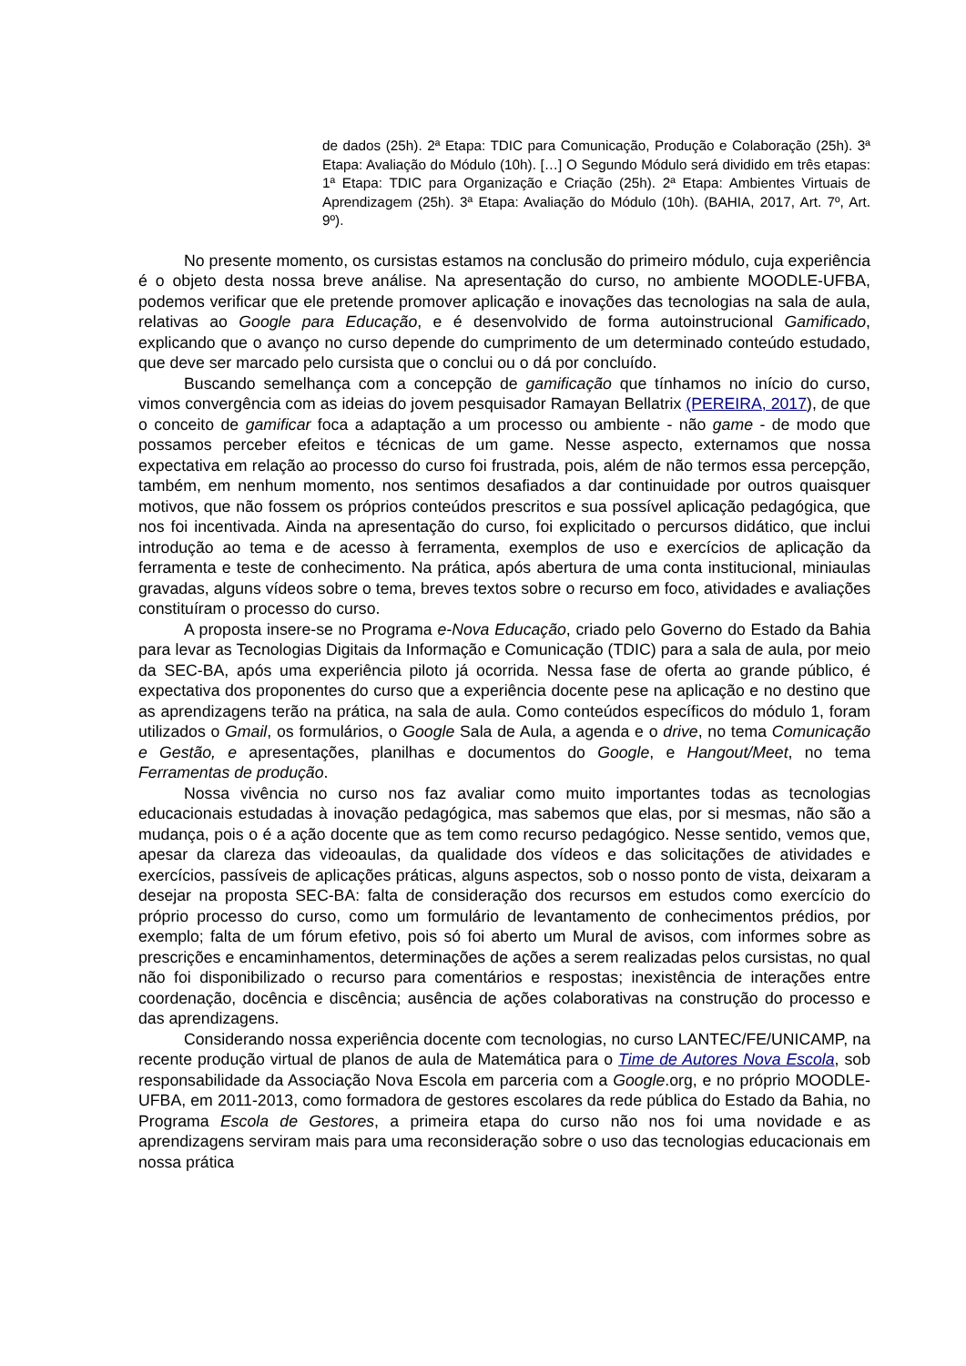de dados (25h). 2ª Etapa: TDIC para Comunicação, Produção e Colaboração (25h). 3ª Etapa: Avaliação do Módulo (10h). […] O Segundo Módulo será dividido em três etapas: 1ª Etapa: TDIC para Organização e Criação (25h). 2ª Etapa: Ambientes Virtuais de Aprendizagem (25h). 3ª Etapa: Avaliação do Módulo (10h). (BAHIA, 2017, Art. 7º, Art. 9º).
No presente momento, os cursistas estamos na conclusão do primeiro módulo, cuja experiência é o objeto desta nossa breve análise. Na apresentação do curso, no ambiente MOODLE-UFBA, podemos verificar que ele pretende promover aplicação e inovações das tecnologias na sala de aula, relativas ao Google para Educação, e é desenvolvido de forma autoinstrucional Gamificado, explicando que o avanço no curso depende do cumprimento de um determinado conteúdo estudado, que deve ser marcado pelo cursista que o conclui ou o dá por concluído.
Buscando semelhança com a concepção de gamificação que tínhamos no início do curso, vimos convergência com as ideias do jovem pesquisador Ramayan Bellatrix (PEREIRA, 2017), de que o conceito de gamificar foca a adaptação a um processo ou ambiente - não game - de modo que possamos perceber efeitos e técnicas de um game. Nesse aspecto, externamos que nossa expectativa em relação ao processo do curso foi frustrada, pois, além de não termos essa percepção, também, em nenhum momento, nos sentimos desafiados a dar continuidade por outros quaisquer motivos, que não fossem os próprios conteúdos prescritos e sua possível aplicação pedagógica, que nos foi incentivada. Ainda na apresentação do curso, foi explicitado o percursos didático, que inclui introdução ao tema e de acesso à ferramenta, exemplos de uso e exercícios de aplicação da ferramenta e teste de conhecimento. Na prática, após abertura de uma conta institucional, miniaulas gravadas, alguns vídeos sobre o tema, breves textos sobre o recurso em foco, atividades e avaliações constituíram o processo do curso.
A proposta insere-se no Programa e-Nova Educação, criado pelo Governo do Estado da Bahia para levar as Tecnologias Digitais da Informação e Comunicação (TDIC) para a sala de aula, por meio da SEC-BA, após uma experiência piloto já ocorrida. Nessa fase de oferta ao grande público, é expectativa dos proponentes do curso que a experiência docente pese na aplicação e no destino que as aprendizagens terão na prática, na sala de aula. Como conteúdos específicos do módulo 1, foram utilizados o Gmail, os formulários, o Google Sala de Aula, a agenda e o drive, no tema Comunicação e Gestão, e apresentações, planilhas e documentos do Google, e Hangout/Meet, no tema Ferramentas de produção.
Nossa vivência no curso nos faz avaliar como muito importantes todas as tecnologias educacionais estudadas à inovação pedagógica, mas sabemos que elas, por si mesmas, não são a mudança, pois o é a ação docente que as tem como recurso pedagógico. Nesse sentido, vemos que, apesar da clareza das videoaulas, da qualidade dos vídeos e das solicitações de atividades e exercícios, passíveis de aplicações práticas, alguns aspectos, sob o nosso ponto de vista, deixaram a desejar na proposta SEC-BA: falta de consideração dos recursos em estudos como exercício do próprio processo do curso, como um formulário de levantamento de conhecimentos prédios, por exemplo; falta de um fórum efetivo, pois só foi aberto um Mural de avisos, com informes sobre as prescrições e encaminhamentos, determinações de ações a serem realizadas pelos cursistas, no qual não foi disponibilizado o recurso para comentários e respostas; inexistência de interações entre coordenação, docência e discência; ausência de ações colaborativas na construção do processo e das aprendizagens.
Considerando nossa experiência docente com tecnologias, no curso LANTEC/FE/UNICAMP, na recente produção virtual de planos de aula de Matemática para o Time de Autores Nova Escola, sob responsabilidade da Associação Nova Escola em parceria com a Google.org, e no próprio MOODLE-UFBA, em 2011-2013, como formadora de gestores escolares da rede pública do Estado da Bahia, no Programa Escola de Gestores, a primeira etapa do curso não nos foi uma novidade e as aprendizagens serviram mais para uma reconsideração sobre o uso das tecnologias educacionais em nossa prática